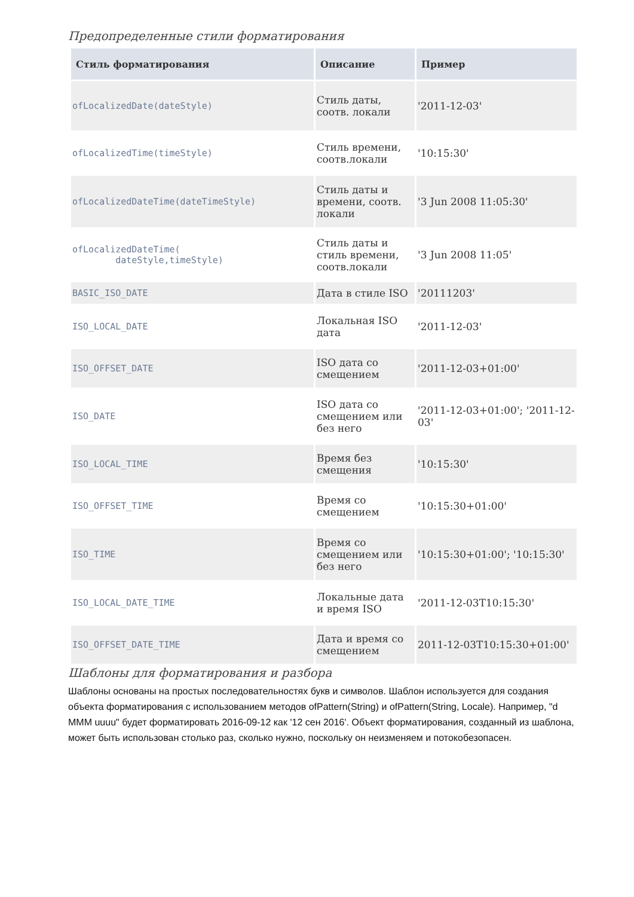Предопределенные стили форматирования
| Стиль форматирования | Описание | Пример |
| --- | --- | --- |
| ofLocalizedDate(dateStyle) | Стиль даты, соотв. локали | '2011-12-03' |
| ofLocalizedTime(timeStyle) | Стиль времени, соотв.локали | '10:15:30' |
| ofLocalizedDateTime(dateTimeStyle) | Стиль даты и времени, соотв. локали | '3 Jun 2008 11:05:30' |
| ofLocalizedDateTime( dateStyle,timeStyle) | Стиль даты и стиль времени, соотв.локали | '3 Jun 2008 11:05' |
| BASIC_ISO_DATE | Дата в стиле ISO | '20111203' |
| ISO_LOCAL_DATE | Локальная ISO дата | '2011-12-03' |
| ISO_OFFSET_DATE | ISO дата со смещением | '2011-12-03+01:00' |
| ISO_DATE | ISO дата со смещением или без него | '2011-12-03+01:00'; '2011-12-03' |
| ISO_LOCAL_TIME | Время без смещения | '10:15:30' |
| ISO_OFFSET_TIME | Время со смещением | '10:15:30+01:00' |
| ISO_TIME | Время со смещением или без него | '10:15:30+01:00'; '10:15:30' |
| ISO_LOCAL_DATE_TIME | Локальные дата и время ISO | '2011-12-03T10:15:30' |
| ISO_OFFSET_DATE_TIME | Дата и время со смещением | 2011-12-03T10:15:30+01:00' |
Шаблоны для форматирования и разбора
Шаблоны основаны на простых последовательностях букв и символов. Шаблон используется для создания объекта форматирования с использованием методов ofPattern(String) и ofPattern(String, Locale). Например, "d MMM uuuu" будет форматировать 2016-09-12 как '12 сен 2016'. Объект форматирования, созданный из шаблона, может быть использован столько раз, сколько нужно, поскольку он неизменяем и потокобезопасен.